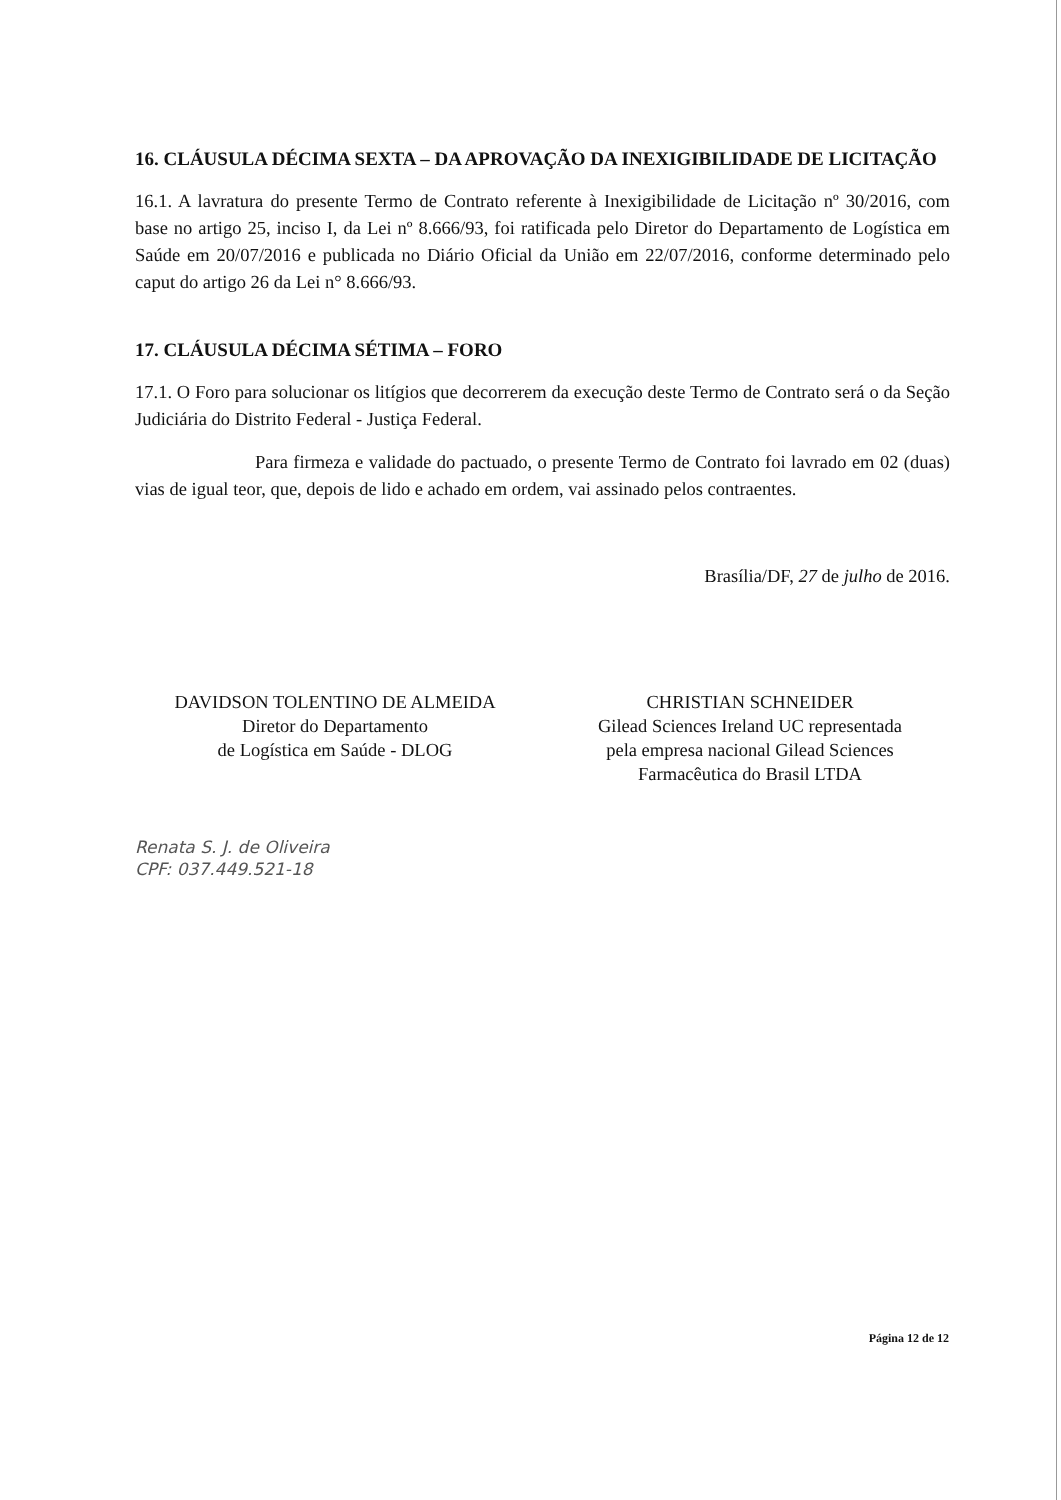16. CLÁUSULA DÉCIMA SEXTA – DA APROVAÇÃO DA INEXIGIBILIDADE DE LICITAÇÃO
16.1. A lavratura do presente Termo de Contrato referente à Inexigibilidade de Licitação nº 30/2016, com base no artigo 25, inciso I, da Lei nº 8.666/93, foi ratificada pelo Diretor do Departamento de Logística em Saúde em 20/07/2016 e publicada no Diário Oficial da União em 22/07/2016, conforme determinado pelo caput do artigo 26 da Lei n° 8.666/93.
17. CLÁUSULA DÉCIMA SÉTIMA – FORO
17.1. O Foro para solucionar os litígios que decorrerem da execução deste Termo de Contrato será o da Seção Judiciária do Distrito Federal - Justiça Federal.
Para firmeza e validade do pactuado, o presente Termo de Contrato foi lavrado em 02 (duas) vias de igual teor, que, depois de lido e achado em ordem, vai assinado pelos contraentes.
Brasília/DF, 27 de julho de 2016.
DAVIDSON TOLENTINO DE ALMEIDA
Diretor do Departamento
de Logística em Saúde - DLOG
CHRISTIAN SCHNEIDER
Gilead Sciences Ireland UC representada
pela empresa nacional Gilead Sciences
Farmacêutica do Brasil LTDA
Renata S. J. de Oliveira
CPF: 037.449.521-18
Página 12 de 12